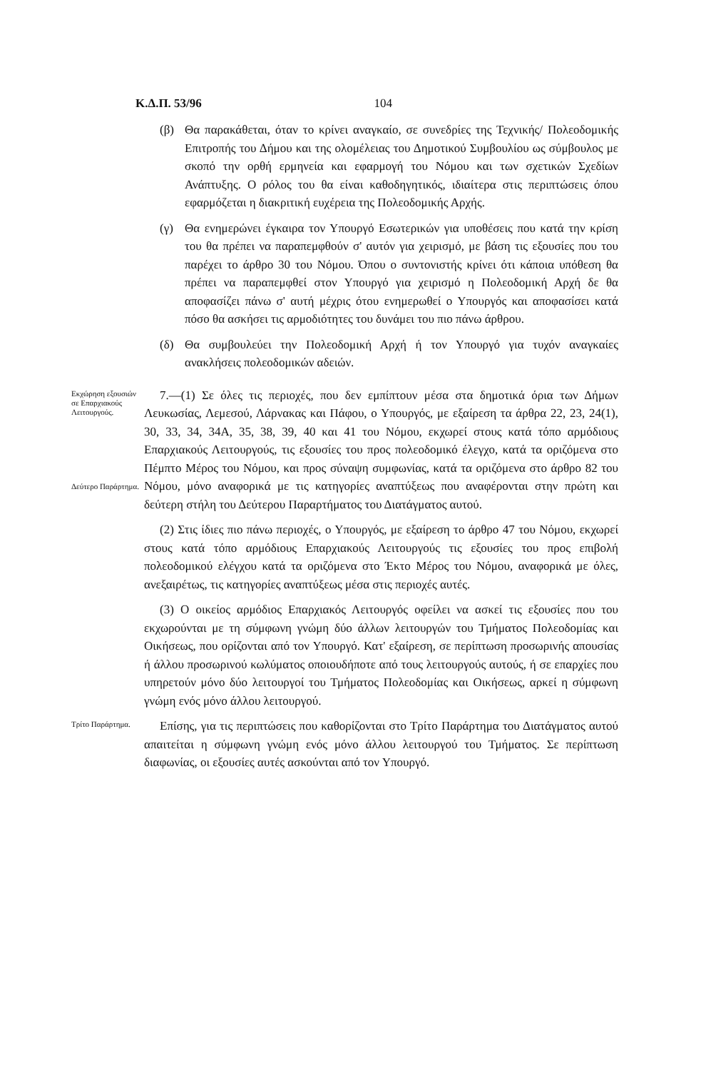Κ.Δ.Π. 53/96 104
(β) Θα παρακάθεται, όταν το κρίνει αναγκαίο, σε συνεδρίες της Τεχνικής/ Πολεοδομικής Επιτροπής του Δήμου και της ολομέλειας του Δημοτικού Συμβουλίου ως σύμβουλος με σκοπό την ορθή ερμηνεία και εφαρμογή του Νόμου και των σχετικών Σχεδίων Ανάπτυξης. Ο ρόλος του θα είναι καθοδηγητικός, ιδιαίτερα στις περιπτώσεις όπου εφαρμόζεται η διακριτική ευχέρεια της Πολεοδομικής Αρχής.
(γ) Θα ενημερώνει έγκαιρα τον Υπουργό Εσωτερικών για υποθέσεις που κατά την κρίση του θα πρέπει να παραπεμφθούν σ' αυτόν για χειρισμό, με βάση τις εξουσίες που του παρέχει το άρθρο 30 του Νόμου. Όπου ο συντονιστής κρίνει ότι κάποια υπόθεση θα πρέπει να παραπεμφθεί στον Υπουργό για χειρισμό η Πολεοδομική Αρχή δε θα αποφασίζει πάνω σ' αυτή μέχρις ότου ενημερωθεί ο Υπουργός και αποφασίσει κατά πόσο θα ασκήσει τις αρμοδιότητες του δυνάμει του πιο πάνω άρθρου.
(δ) Θα συμβουλεύει την Πολεοδομική Αρχή ή τον Υπουργό για τυχόν αναγκαίες ανακλήσεις πολεοδομικών αδειών.
Εκχώρηση εξουσιών σε Επαρχιακούς Λειτουργούς.
Δεύτερο Παράρτημα.
7.—(1) Σε όλες τις περιοχές, που δεν εμπίπτουν μέσα στα δημοτικά όρια των Δήμων Λευκωσίας, Λεμεσού, Λάρνακας και Πάφου, ο Υπουργός, με εξαίρεση τα άρθρα 22, 23, 24(1), 30, 33, 34, 34Α, 35, 38, 39, 40 και 41 του Νόμου, εκχωρεί στους κατά τόπο αρμόδιους Επαρχιακούς Λειτουργούς, τις εξουσίες του προς πολεοδομικό έλεγχο, κατά τα οριζόμενα στο Πέμπτο Μέρος του Νόμου, και προς σύναψη συμφωνίας, κατά τα οριζόμενα στο άρθρο 82 του Νόμου, μόνο αναφορικά με τις κατηγορίες αναπτύξεως που αναφέρονται στην πρώτη και δεύτερη στήλη του Δεύτερου Παραρτήματος του Διατάγματος αυτού.
(2) Στις ίδιες πιο πάνω περιοχές, ο Υπουργός, με εξαίρεση το άρθρο 47 του Νόμου, εκχωρεί στους κατά τόπο αρμόδιους Επαρχιακούς Λειτουργούς τις εξουσίες του προς επιβολή πολεοδομικού ελέγχου κατά τα οριζόμενα στο Έκτο Μέρος του Νόμου, αναφορικά με όλες, ανεξαιρέτως, τις κατηγορίες αναπτύξεως μέσα στις περιοχές αυτές.
(3) Ο οικείος αρμόδιος Επαρχιακός Λειτουργός οφείλει να ασκεί τις εξουσίες που του εκχωρούνται με τη σύμφωνη γνώμη δύο άλλων λειτουργών του Τμήματος Πολεοδομίας και Οικήσεως, που ορίζονται από τον Υπουργό. Κατ' εξαίρεση, σε περίπτωση προσωρινής απουσίας ή άλλου προσωρινού κωλύματος οποιουδήποτε από τους λειτουργούς αυτούς, ή σε επαρχίες που υπηρετούν μόνο δύο λειτουργοί του Τμήματος Πολεοδομίας και Οικήσεως, αρκεί η σύμφωνη γνώμη ενός μόνο άλλου λειτουργού.
Τρίτο Παράρτημα.
Επίσης, για τις περιπτώσεις που καθορίζονται στο Τρίτο Παράρτημα του Διατάγματος αυτού απαιτείται η σύμφωνη γνώμη ενός μόνο άλλου λειτουργού του Τμήματος. Σε περίπτωση διαφωνίας, οι εξουσίες αυτές ασκούνται από τον Υπουργό.